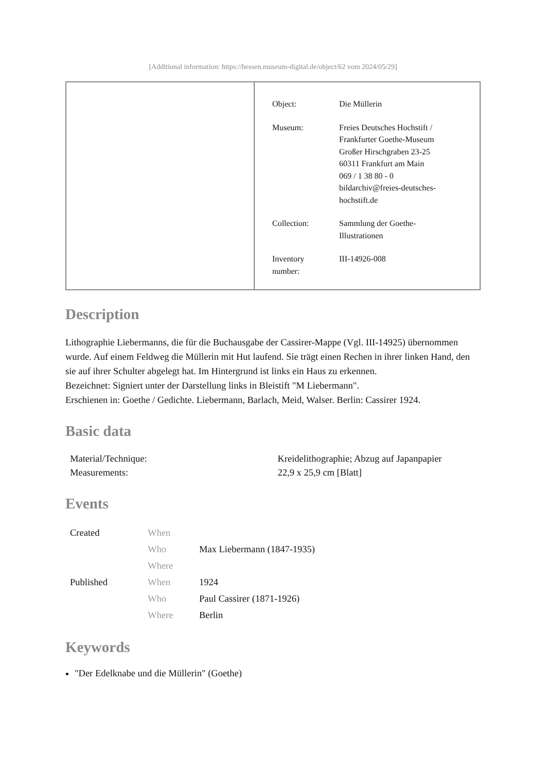[Additional information: https://hessen.museum-digital.de/object/62 vom 2024/05/29]
| Object: | Die Müllerin |
| Museum: | Freies Deutsches Hochstift / Frankfurter Goethe-Museum Großer Hirschgraben 23-25 60311 Frankfurt am Main 069 / 1 38 80 - 0 bildarchiv@freies-deutsches- hochstift.de |
| Collection: | Sammlung der Goethe- Illustrationen |
| Inventory number: | III-14926-008 |
Description
Lithographie Liebermanns, die für die Buchausgabe der Cassirer-Mappe (Vgl. III-14925) übernommen wurde. Auf einem Feldweg die Müllerin mit Hut laufend. Sie trägt einen Rechen in ihrer linken Hand, den sie auf ihrer Schulter abgelegt hat. Im Hintergrund ist links ein Haus zu erkennen.
Bezeichnet: Signiert unter der Darstellung links in Bleistift "M Liebermann".
Erschienen in: Goethe / Gedichte. Liebermann, Barlach, Meid, Walser. Berlin: Cassirer 1924.
Basic data
| Material/Technique: | Kreidelithographie; Abzug auf Japanpapier |
| Measurements: | 22,9 x 25,9 cm [Blatt] |
Events
| Created | When | |
| | Who | Max Liebermann (1847-1935) |
| | Where | |
| Published | When | 1924 |
| | Who | Paul Cassirer (1871-1926) |
| | Where | Berlin |
Keywords
"Der Edelknabe und die Müllerin" (Goethe)